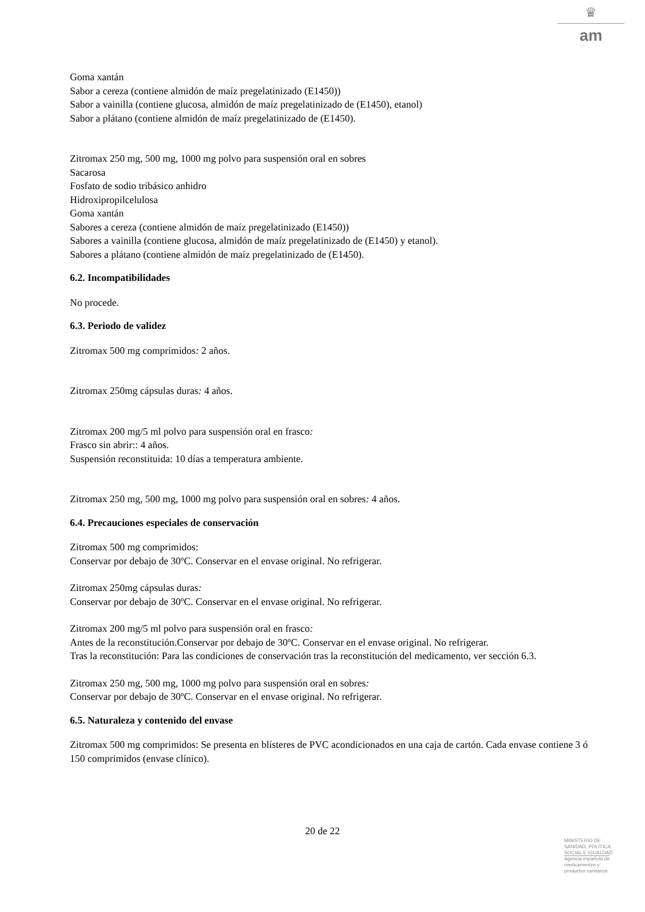♛
am
Goma xantán
Sabor a cereza (contiene almidón de maíz pregelatinizado (E1450))
Sabor a vainilla (contiene glucosa, almidón de maíz pregelatinizado de (E1450), etanol)
Sabor a plátano (contiene almidón de maíz pregelatinizado de (E1450).
Zitromax 250 mg, 500 mg, 1000 mg polvo para suspensión oral en sobres
Sacarosa
Fosfato de sodio tribásico anhidro
Hidroxipropilcelulosa
Goma xantán
Sabores a cereza (contiene almidón de maíz pregelatinizado (E1450))
Sabores a vainilla (contiene glucosa, almidón de maíz pregelatinizado de (E1450) y etanol).
Sabores a plátano (contiene almidón de maíz pregelatinizado de (E1450).
6.2. Incompatibilidades
No procede.
6.3. Periodo de validez
Zitromax 500 mg comprimidos: 2 años.
Zitromax 250mg cápsulas duras: 4 años.
Zitromax 200 mg/5 ml polvo para suspensión oral en frasco:
Frasco sin abrir:: 4 años.
Suspensión reconstituida: 10 días a temperatura ambiente.
Zitromax 250 mg, 500 mg, 1000 mg polvo para suspensión oral en sobres: 4 años.
6.4. Precauciones especiales de conservación
Zitromax 500 mg comprimidos:
Conservar por debajo de 30ºC. Conservar en el envase original. No refrigerar.
Zitromax 250mg cápsulas duras:
Conservar por debajo de 30ºC. Conservar en el envase original. No refrigerar.
Zitromax 200 mg/5 ml polvo para suspensión oral en frasco:
Antes de la reconstitución.Conservar por debajo de 30ºC. Conservar en el envase original. No refrigerar.
Tras la reconstitución: Para las condiciones de conservación tras la reconstitución del medicamento, ver sección 6.3.
Zitromax 250 mg, 500 mg, 1000 mg polvo para suspensión oral en sobres:
Conservar por debajo de 30ºC. Conservar en el envase original. No refrigerar.
6.5. Naturaleza y contenido del envase
Zitromax 500 mg comprimidos: Se presenta en blísteres de PVC acondicionados en una caja de cartón. Cada envase contiene 3 ó 150 comprimidos (envase clínico).
20 de 22
MINISTERIO DE
SANIDAD, POLITICA
SOCIAL E IGUALDAD
Agencia española de
medicamentos y
productos sanitarios